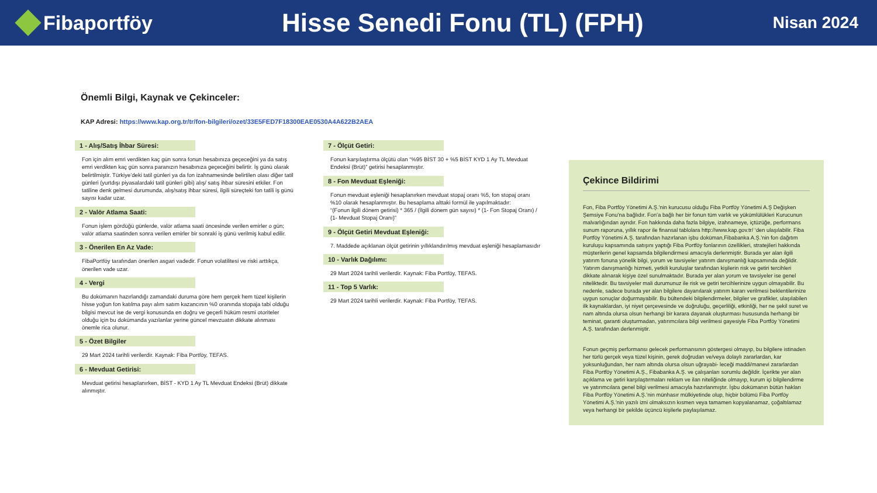Fibaportföy
Hisse Senedi Fonu (TL) (FPH)
Nisan 2024
Önemli Bilgi, Kaynak ve Çekinceler:
KAP Adresi: https://www.kap.org.tr/tr/fon-bilgileri/ozet/33E5FED7F18300EAE0530A4A622B2AEA
1 - Alış/Satış İhbar Süresi:
Fon için alım emri verdikten kaç gün sonra fonun hesabınıza geçeceğini ya da satış emri verdikten kaç gün sonra paranızın hesabınıza geçeceğini belirtir. İş günü olarak belirtilmiştir. Türkiye’deki tatil günleri ya da fon izahnamesinde belirtilen olası diğer tatil günleri (yurtdışı piyasalardaki tatil günleri gibi) alış/ satış ihbar süresini etkiler. Fon tatiline denk gelmesi durumunda, alış/satış ihbar süresi, ilgili süreçteki fon tatili iş günü sayısı kadar uzar.
2 - Valör Atlama Saati:
Fonun işlem gördüğü günlerde, valör atlama saati öncesinde verilen emirler o gün; valör atlama saatinden sonra verilen emirler bir sonraki iş günü verilmiş kabul edilir.
3 - Önerilen En Az Vade:
FibaPortföy tarafından önerilen asgari vadedir. Fonun volatilitesi ve riski arttıkça, önerilen vade uzar.
4 - Vergi
Bu dokümanın hazırlandığı zamandaki duruma göre hem gerçek hem tüzel kişilerin hisse yoğun fon katılma payı alım satım kazancının %0 oranında stopaja tabi olduğu bilgisi mevcut ise de vergi konusunda en doğru ve geçerli hüküm resmi otoriteler olduğu için bu dokümanda yazılanlar yerine güncel mevzuatın dikkate alınması önemle rica olunur.
5 - Özet Bilgiler
29 Mart 2024 tarihli verilerdir. Kaynak: Fiba Portföy, TEFAS.
6 - Mevduat Getirisi:
Mevduat getirisi hesaplanırken, BİST - KYD 1 Ay TL Mevduat Endeksi (Brüt) dikkate alınmıştır.
7 - Ölçüt Getiri:
Fonun karşılaştırma ölçütü olan “%95 BİST 30 + %5 BİST KYD 1 Ay TL Mevduat Endeksi (Brüt)” getirisi hesaplanmıştır.
8 - Fon Mevduat Eşleniği:
Fonun mevduat eşleniği hesaplanırken mevduat stopaj oranı %5, fon stopaj oranı %10 olarak hesaplanmıştır. Bu hesaplama alttaki formül ile yapılmaktadır:
“(Fonun ilgili dönem getirisi) * 365 / (İlgili dönem gün sayısı) * (1- Fon Stopaj Oranı) / (1- Mevduat Stopaj Oranı)”
9 - Ölçüt Getiri Mevduat Eşleniği:
7. Maddede açıklanan ölçüt getirinin yıllıklandırılmış mevduat eşleniği hesaplamasıdır
10 - Varlık Dağılımı:
29 Mart 2024 tarihli verilerdir. Kaynak: Fiba Portföy, TEFAS.
11 - Top 5 Varlık:
29 Mart 2024 tarihli verilerdir. Kaynak: Fiba Portföy, TEFAS.
Çekince Bildirimi
Fon, Fiba Portföy Yönetimi A.Ş.’nin kurucusu olduğu Fiba Portföy Yönetimi A.Ş Değişken Şemsiye Fonu’na bağlıdır. Fon’a bağlı her bir fonun tüm varlık ve yükümlülükleri Kurucunun malvarlığından ayrıdır. Fon hakkında daha fazla bilgiye, izahnameye, içtüzüğe, performans sunum raporuna, yıllık rapor ile finansal tablolara http://www.kap.gov.tr/ ‘den ulaşılabilir. Fiba Portföy Yönetimi A.Ş. tarafından hazırlanan işbu doküman,Fibabanka A.Ş.’nin fon dağıtım kuruluşu kapsamında satışını yaptığı Fiba Portföy fonlarının özellikleri, stratejileri hakkında müşterilerin genel kapsamda bilgilendirmesi amacıyla derlenmiştir. Burada yer alan ilgili yatırım fonuna yönelik bilgi, yorum ve tavsiyeler yatırım danışmanlığ kapsamında değildir. Yatırım danışmanlığı hizmeti, yetkili kuruluşlar tarafından kişilerin risk ve getiri tercihleri dikkate alınarak kişiye özel sunulmaktadır. Burada yer alan yorum ve tavsiyeler ise genel niteliktedir. Bu tavsiyeler mali durumunuz ile risk ve getiri tercihlerinize uygun olmayabilir. Bu nedenle, sadece burada yer alan bilgilere dayanılarak yatırım kararı verilmesi beklentilerinize uygun sonuçlar doğurmayabilir. Bu bültendeki bilgilendirmeler, bilgiler ve grafikler, ulaşılabilen ilk kaynaklardan, iyi niyet çerçevesinde ve doğruluğu, geçerliliği, etkinliği, her ne şekil suret ve nam altında olursa olsun herhangi bir karara dayanak oluşturması hususunda herhangi bir teminat, garanti oluşturmadan, yatırımcılara bilgi verilmesi gayesiyle Fiba Portföy Yönetimi A.Ş. tarafından derlenmiştir.
Fonun geçmiş performansı gelecek performansının göstergesi olmayıp, bu bilgilere istinaden her türlü gerçek veya tüzel kişinin, gerek doğrudan ve/veya dolaylı zararlardan, kar yoksunluğundan, her nam altında olursa olsun uğrayabi- leceği maddi/manevi zararlardan Fiba Portföy Yönetimi A.Ş., Fibabanka A.Ş. ve çalışanları sorumlu değildir. İçerikte yer alan açıklama ve getiri karşılaştırmaları reklam ve ilan niteliğinde olmayıp, kurum içi bilgilendirme ve yatırımcılara genel bilgi verilmesi amacıyla hazırlanmıştır. İşbu dokümanın bütün hakları Fiba Portföy Yönetimi A.Ş.’nin münhasır mülkiyetinde olup, hiçbir bölümü Fiba Portföy Yönetimi A.Ş.’nin yazılı izni olmaksızın kısmen veya tamamen kopyalanamaz, çoğaltılamaz veya herhangi bir şekilde üçüncü kişilerle paylaşılamaz.